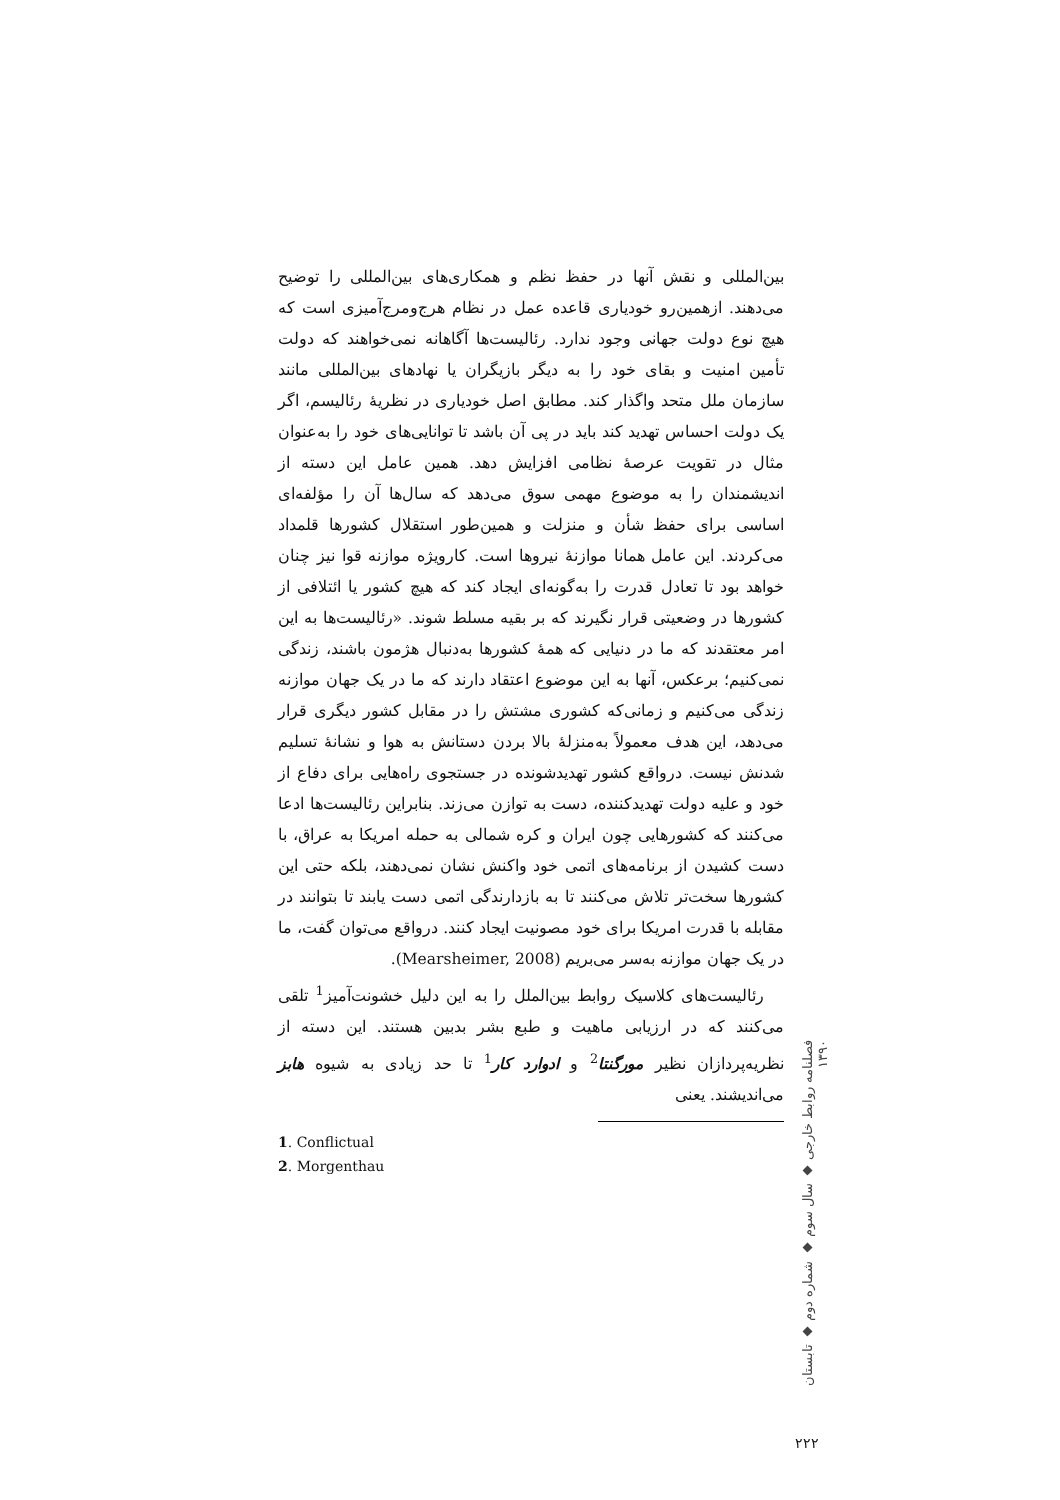بین‌المللی و نقش آنها در حفظ نظم و همکاری‌های بین‌المللی را توضیح می‌دهند. ازهمین‌رو خودیاری قاعده عمل در نظام هرج‌ومرج‌آمیزی است که هیچ نوع دولت جهانی وجود ندارد. رئالیست‌ها آگاهانه نمی‌خواهند که دولت تأمین امنیت و بقای خود را به دیگر بازیگران یا نهادهای بین‌المللی مانند سازمان ملل متحد واگذار کند. مطابق اصل خودیاری در نظریهٔ رئالیسم، اگر یک دولت احساس تهدید کند باید در پی آن باشد تا توانایی‌های خود را به‌عنوان مثال در تقویت عرصهٔ نظامی افزایش دهد. همین عامل این دسته از اندیشمندان را به موضوع مهمی سوق می‌دهد که سال‌ها آن را مؤلفه‌ای اساسی برای حفظ شأن و منزلت و همین‌طور استقلال کشورها قلمداد می‌کردند. این عامل همانا موازنهٔ نیروها است. کارویژه موازنه قوا نیز چنان خواهد بود تا تعادل قدرت را به‌گونه‌ای ایجاد کند که هیچ کشور یا ائتلافی از کشورها در وضعیتی قرار نگیرند که بر بقیه مسلط شوند. «رئالیست‌ها به این امر معتقدند که ما در دنیایی که همهٔ کشورها به‌دنبال هژمون باشند، زندگی نمی‌کنیم؛ برعکس، آنها به این موضوع اعتقاد دارند که ما در یک جهان موازنه زندگی می‌کنیم و زمانی‌که کشوری مشتش را در مقابل کشور دیگری قرار می‌دهد، این هدف معمولاً به‌منزلهٔ بالا بردن دستانش به هوا و نشانهٔ تسلیم شدنش نیست. درواقع کشور تهدیدشونده در جستجوی راه‌هایی برای دفاع از خود و علیه دولت تهدیدکننده، دست به توازن می‌زند. بنابراین رئالیست‌ها ادعا می‌کنند که کشورهایی چون ایران و کره شمالی به حمله امریکا به عراق، با دست کشیدن از برنامه‌های اتمی خود واکنش نشان نمی‌دهند، بلکه حتی این کشورها سخت‌تر تلاش می‌کنند تا به بازدارندگی اتمی دست یابند تا بتوانند در مقابله با قدرت امریکا برای خود مصونیت ایجاد کنند. درواقع می‌توان گفت، ما در یک جهان موازنه به‌سر می‌بریم (Mearsheimer, 2008).
رئالیست‌های کلاسیک روابط بین‌الملل را به این دلیل خشونت‌آمیز<sup>1</sup> تلقی می‌کنند که در ارزیابی ماهیت و طبع بشر بدبین هستند. این دسته از نظریه‌پردازان نظیر مورگنتا<sup>2</sup> و ادوارد کار<sup>1</sup> تا حد زیادی به شیوه هابز می‌اندیشند. یعنی
1. Conflictual
2. Morgenthau
فصلنامه روابط خارجی ◆ سال سوم ◆ شماره دوم ◆ تابستان ۱۳۹۰
۲۲۲